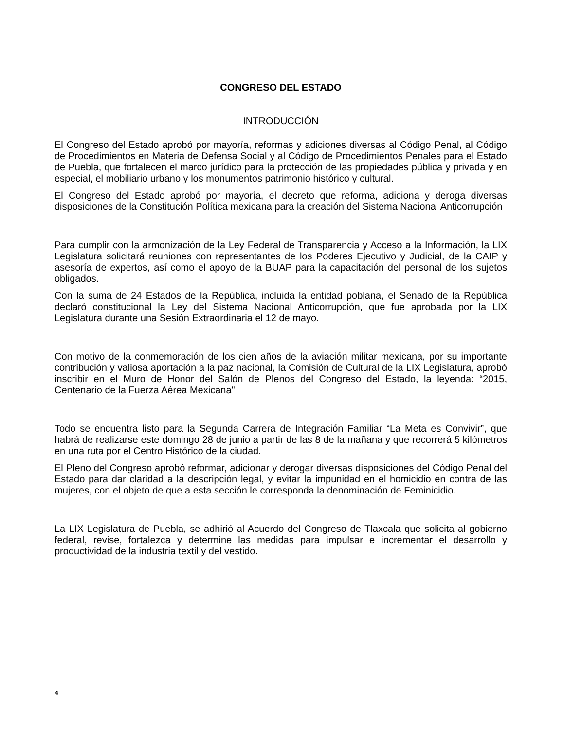CONGRESO DEL ESTADO
INTRODUCCIÓN
El Congreso del Estado aprobó por mayoría, reformas y adiciones diversas al Código Penal, al Código de Procedimientos en Materia de Defensa Social y al Código de Procedimientos Penales para el Estado de Puebla, que fortalecen el marco jurídico para la protección de las propiedades pública y privada y en especial, el mobiliario urbano y los monumentos patrimonio histórico y cultural.
El Congreso del Estado aprobó por mayoría, el decreto que reforma, adiciona y deroga diversas disposiciones de la Constitución Política mexicana para la creación del Sistema Nacional Anticorrupción
Para cumplir con la armonización de la Ley Federal de Transparencia y Acceso a la Información, la LIX Legislatura solicitará reuniones con representantes de los Poderes Ejecutivo y Judicial, de la CAIP y asesoría de expertos, así como el apoyo de la BUAP para la capacitación del personal de los sujetos obligados.
Con la suma de 24 Estados de la República, incluida la entidad poblana, el Senado de la República declaró constitucional la Ley del Sistema Nacional Anticorrupción, que fue aprobada por la LIX Legislatura durante una Sesión Extraordinaria el 12 de mayo.
Con motivo de la conmemoración de los cien años de la aviación militar mexicana, por su importante contribución y valiosa aportación a la paz nacional, la Comisión de Cultural de la LIX Legislatura, aprobó inscribir en el Muro de Honor del Salón de Plenos del Congreso del Estado, la leyenda: “2015, Centenario de la Fuerza Aérea Mexicana"
Todo se encuentra listo para la Segunda Carrera de Integración Familiar “La Meta es Convivir”, que habrá de realizarse este domingo 28 de junio a partir de las 8 de la mañana y que recorrerá 5 kilómetros en una ruta por el Centro Histórico de la ciudad.
El Pleno del Congreso aprobó reformar, adicionar y derogar diversas disposiciones del Código Penal del Estado para dar claridad a la descripción legal, y evitar la impunidad en el homicidio en contra de las mujeres, con el objeto de que a esta sección le corresponda la denominación de Feminicidio.
La LIX Legislatura de Puebla, se adhirió al Acuerdo del Congreso de Tlaxcala que solicita al gobierno federal, revise, fortalezca y determine las medidas para impulsar e incrementar el desarrollo y productividad de la industria textil y del vestido.
4